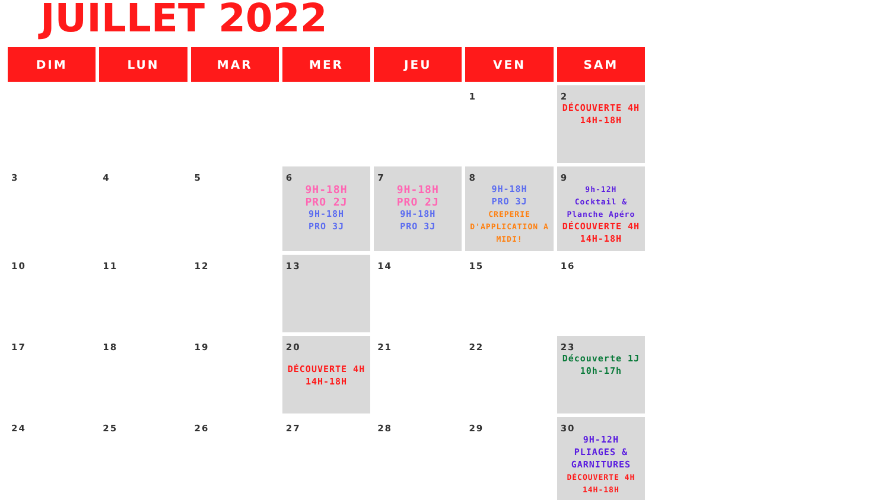JUILLET 2022
| DIM | LUN | MAR | MER | JEU | VEN | SAM |
| --- | --- | --- | --- | --- | --- | --- |
| | | | | | 1 | 2 DÉCOUVERTE 4H 14H-18H |
| 3 | 4 | 5 | 6 9H-18H PRO 2J 9H-18H PRO 3J | 7 9H-18H PRO 2J 9H-18H PRO 3J | 8 9H-18H PRO 3J CREPERIE D'APPLICATION A MIDI! | 9 9h-12H Cocktail & Planche Apéro DÉCOUVERTE 4H 14H-18H |
| 10 | 11 | 12 | 13 | 14 | 15 | 16 |
| 17 | 18 | 19 | 20 DÉCOUVERTE 4H 14H-18H | 21 | 22 | 23 Découverte 1J 10h-17h |
| 24 | 25 | 26 | 27 | 28 | 29 | 30 9H-12H PLIAGES & GARNITURES DÉCOUVERTE 4H 14H-18H |